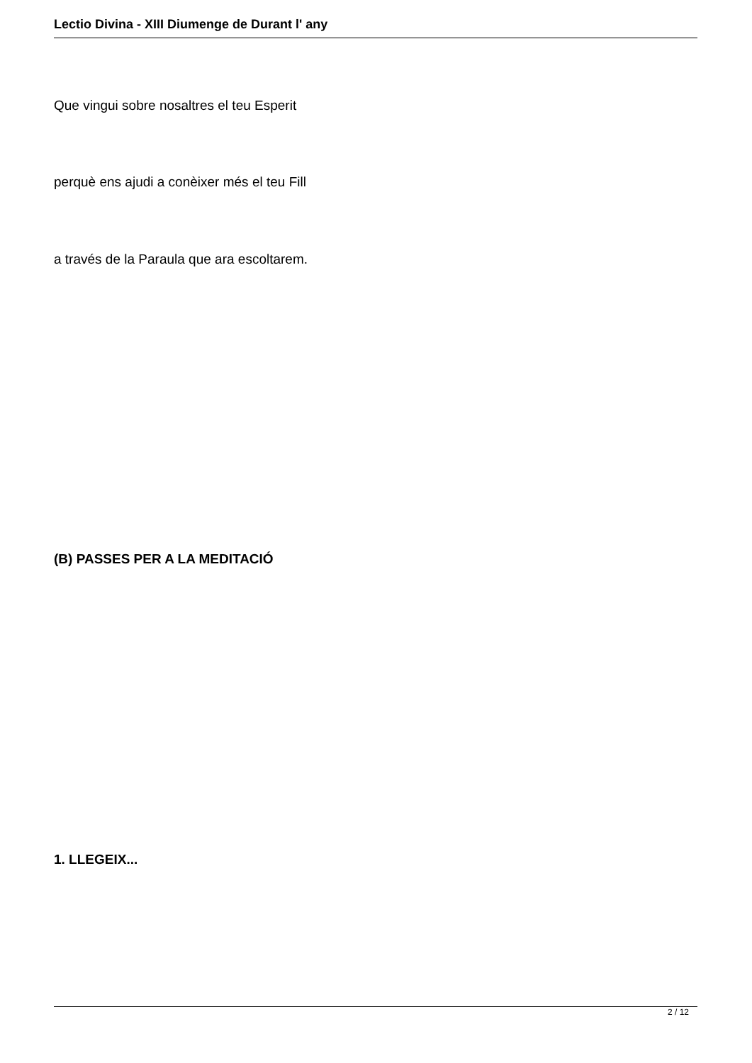Lectio Divina - XIII Diumenge de Durant l' any
Que vingui sobre nosaltres el teu Esperit
perquè ens ajudi a conèixer més el teu Fill
a través de la Paraula que ara escoltarem.
(B) PASSES PER A LA MEDITACIÓ
1. LLEGEIX...
2 / 12